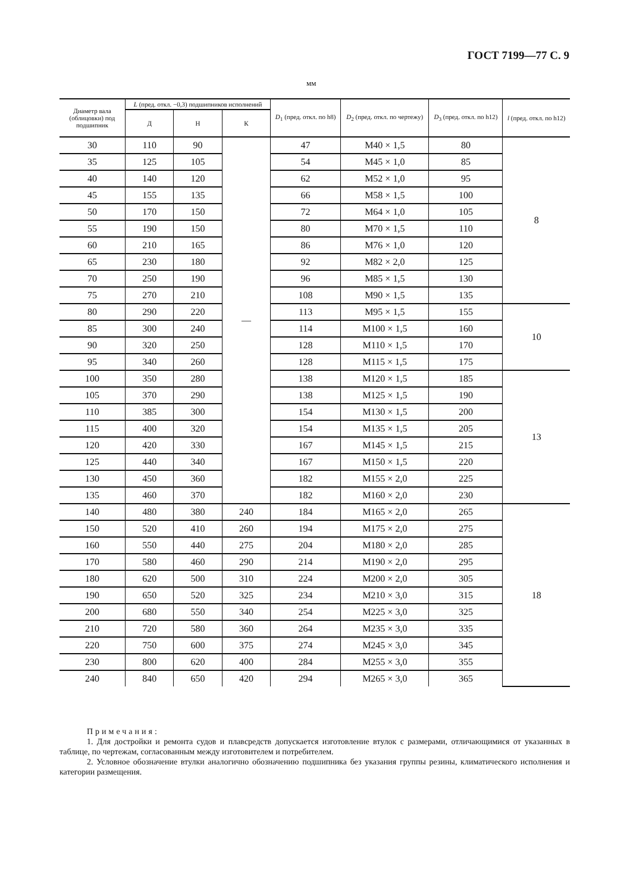ГОСТ 7199—77 С. 9
мм
| Диаметр вала (облицовки) под подшипник | L (пред. откл. −0,3) подшипников исполнений | | | D<sub>1</sub> (пред. откл. по h8) | D<sub>2</sub> (пред. откл. по чертежу) | D<sub>3</sub> (пред. откл. по h12) | l (пред. откл. по h12) |
| --- | --- | --- | --- | --- | --- | --- | --- |
| | Д | Н | К | | | | |
| 30 | 110 | 90 | — | 47 | M40 × 1,5 | 80 | 8 |
| 35 | 125 | 105 | | 54 | M45 × 1,0 | 85 | |
| 40 | 140 | 120 | | 62 | M52 × 1,0 | 95 | |
| 45 | 155 | 135 | | 66 | M58 × 1,5 | 100 | |
| 50 | 170 | 150 | | 72 | M64 × 1,0 | 105 | |
| 55 | 190 | 150 | | 80 | M70 × 1,5 | 110 | |
| 60 | 210 | 165 | | 86 | M76 × 1,0 | 120 | |
| 65 | 230 | 180 | | 92 | M82 × 2,0 | 125 | |
| 70 | 250 | 190 | | 96 | M85 × 1,5 | 130 | |
| 75 | 270 | 210 | | 108 | M90 × 1,5 | 135 | |
| 80 | 290 | 220 | | 113 | M95 × 1,5 | 155 | 10 |
| 85 | 300 | 240 | | 114 | M100 × 1,5 | 160 | |
| 90 | 320 | 250 | | 128 | M110 × 1,5 | 170 | |
| 95 | 340 | 260 | | 128 | M115 × 1,5 | 175 | |
| 100 | 350 | 280 | | 138 | M120 × 1,5 | 185 | 13 |
| 105 | 370 | 290 | | 138 | M125 × 1,5 | 190 | |
| 110 | 385 | 300 | | 154 | M130 × 1,5 | 200 | |
| 115 | 400 | 320 | | 154 | M135 × 1,5 | 205 | |
| 120 | 420 | 330 | | 167 | M145 × 1,5 | 215 | |
| 125 | 440 | 340 | | 167 | M150 × 1,5 | 220 | |
| 130 | 450 | 360 | | 182 | M155 × 2,0 | 225 | |
| 135 | 460 | 370 | | 182 | M160 × 2,0 | 230 | |
| 140 | 480 | 380 | 240 | 184 | M165 × 2,0 | 265 | 18 |
| 150 | 520 | 410 | 260 | 194 | M175 × 2,0 | 275 | |
| 160 | 550 | 440 | 275 | 204 | M180 × 2,0 | 285 | |
| 170 | 580 | 460 | 290 | 214 | M190 × 2,0 | 295 | |
| 180 | 620 | 500 | 310 | 224 | M200 × 2,0 | 305 | |
| 190 | 650 | 520 | 325 | 234 | M210 × 3,0 | 315 | |
| 200 | 680 | 550 | 340 | 254 | M225 × 3,0 | 325 | |
| 210 | 720 | 580 | 360 | 264 | M235 × 3,0 | 335 | |
| 220 | 750 | 600 | 375 | 274 | M245 × 3,0 | 345 | |
| 230 | 800 | 620 | 400 | 284 | M255 × 3,0 | 355 | |
| 240 | 840 | 650 | 420 | 294 | M265 × 3,0 | 365 | |
Примечания:
1. Для достройки и ремонта судов и плавсредств допускается изготовление втулок с размерами, отличающимися от указанных в таблице, по чертежам, согласованным между изготовителем и потребителем.
2. Условное обозначение втулки аналогично обозначению подшипника без указания группы резины, климатического исполнения и категории размещения.